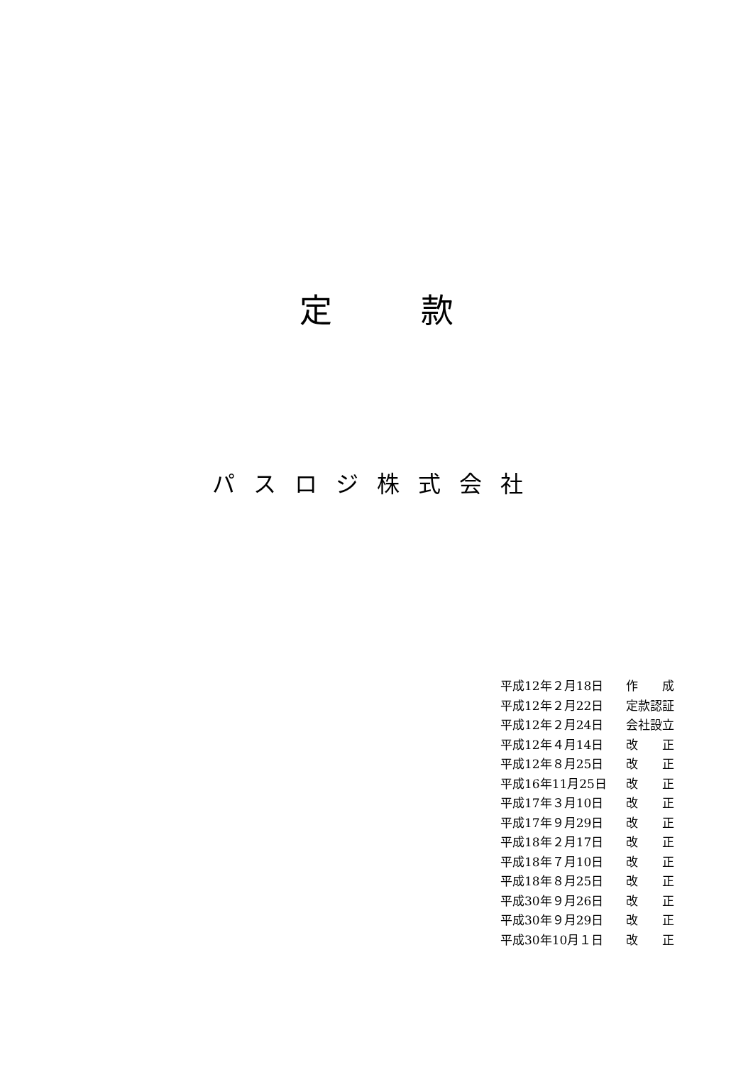定 款
パスロジ株式会社
| 平成12年２月18日 | 作 成 |
| 平成12年２月22日 | 定款認証 |
| 平成12年２月24日 | 会社設立 |
| 平成12年４月14日 | 改 正 |
| 平成12年８月25日 | 改 正 |
| 平成16年11月25日 | 改 正 |
| 平成17年３月10日 | 改 正 |
| 平成17年９月29日 | 改 正 |
| 平成18年２月17日 | 改 正 |
| 平成18年７月10日 | 改 正 |
| 平成18年８月25日 | 改 正 |
| 平成30年９月26日 | 改 正 |
| 平成30年９月29日 | 改 正 |
| 平成30年10月１日 | 改 正 |